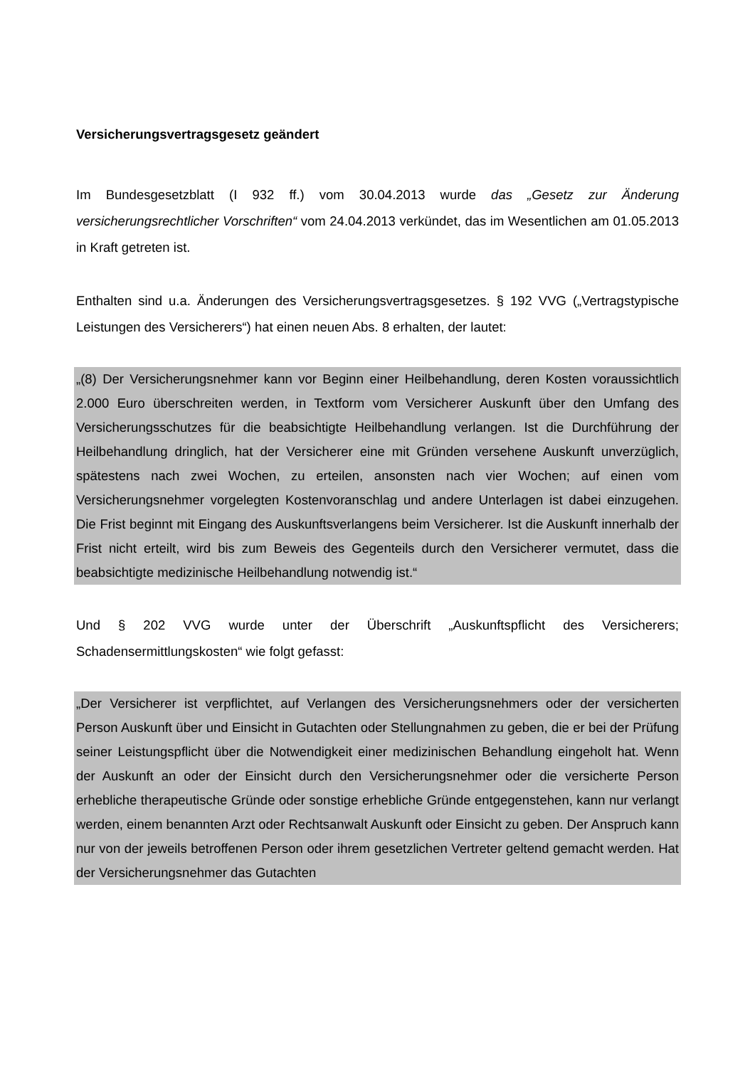Versicherungsvertragsgesetz geändert
Im Bundesgesetzblatt (I 932 ff.) vom 30.04.2013 wurde das „Gesetz zur Änderung versicherungsrechtlicher Vorschriften“ vom 24.04.2013 verkündet, das im Wesentlichen am 01.05.2013 in Kraft getreten ist.
Enthalten sind u.a. Änderungen des Versicherungsvertragsgesetzes. § 192 VVG („Vertragstypische Leistungen des Versicherers“) hat einen neuen Abs. 8 erhalten, der lautet:
„(8) Der Versicherungsnehmer kann vor Beginn einer Heilbehandlung, deren Kosten voraussichtlich 2.000 Euro überschreiten werden, in Textform vom Versicherer Auskunft über den Umfang des Versicherungsschutzes für die beabsichtigte Heilbehandlung verlangen. Ist die Durchführung der Heilbehandlung dringlich, hat der Versicherer eine mit Gründen versehene Auskunft unverzüglich, spätestens nach zwei Wochen, zu erteilen, ansonsten nach vier Wochen; auf einen vom Versicherungsnehmer vorgelegten Kostenvoranschlag und andere Unterlagen ist dabei einzugehen. Die Frist beginnt mit Eingang des Auskunftsverlangens beim Versicherer. Ist die Auskunft innerhalb der Frist nicht erteilt, wird bis zum Beweis des Gegenteils durch den Versicherer vermutet, dass die beabsichtigte medizinische Heilbehandlung notwendig ist.“
Und § 202 VVG wurde unter der Überschrift „Auskunftspflicht des Versicherers; Schadensermittlungskosten“ wie folgt gefasst:
„Der Versicherer ist verpflichtet, auf Verlangen des Versicherungsnehmers oder der versicherten Person Auskunft über und Einsicht in Gutachten oder Stellungnahmen zu geben, die er bei der Prüfung seiner Leistungspflicht über die Notwendigkeit einer medizinischen Behandlung eingeholt hat. Wenn der Auskunft an oder der Einsicht durch den Versicherungsnehmer oder die versicherte Person erhebliche therapeutische Gründe oder sonstige erhebliche Gründe entgegenstehen, kann nur verlangt werden, einem benannten Arzt oder Rechtsanwalt Auskunft oder Einsicht zu geben. Der Anspruch kann nur von der jeweils betroffenen Person oder ihrem gesetzlichen Vertreter geltend gemacht werden. Hat der Versicherungsnehmer das Gutachten